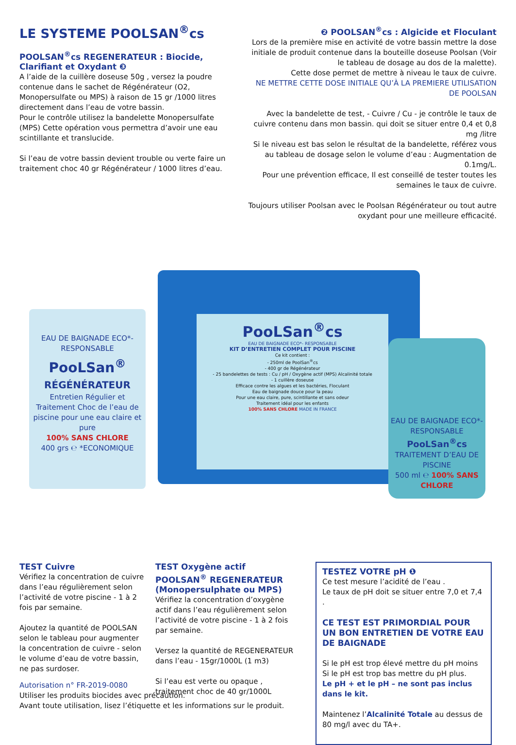LE SYSTEME POOLSAN<sup>®</sup>cs
POOLSAN<sup>®</sup>cs REGENERATEUR : Biocide, Clarifiant et Oxydant ❸
A l’aide de la cuillère doseuse 50g , versez la poudre contenue dans le sachet de Régénérateur (O2, Monopersulfate ou MPS) à raison de 15 gr /1000 litres directement dans l’eau de votre bassin.
Pour le contrôle utilisez la bandelette Monopersulfate (MPS) Cette opération vous permettra d’avoir une eau scintillante et translucide.
Si l’eau de votre bassin devient trouble ou verte faire un traitement choc 40 gr Régénérateur / 1000 litres d’eau.
❷ POOLSAN<sup>®</sup>cs : Algicide et Floculant
Lors de la première mise en activité de votre bassin mettre la dose initiale de produit contenue dans la bouteille doseuse Poolsan (Voir le tableau de dosage au dos de la malette).
Cette dose permet de mettre à niveau le taux de cuivre.
NE METTRE CETTE DOSE INITIALE QU’À LA PREMIERE UTILISATION DE POOLSAN
Avec la bandelette de test, - Cuivre / Cu - je contrôle le taux de cuivre contenu dans mon bassin. qui doit se situer entre 0,4 et 0,8 mg /litre
Si le niveau est bas selon le résultat de la bandelette, référez vous au tableau de dosage selon le volume d’eau : Augmentation de 0.1mg/L.
Pour une prévention efficace, Il est conseillé de tester toutes les semaines le taux de cuivre.
Toujours utiliser Poolsan avec le Poolsan Régénérateur ou tout autre oxydant pour une meilleure efficacité.
PooLSan<sup>®</sup>cs
EAU DE BAIGNADE ECO*- RESPONSABLE
KIT D’ENTRETIEN COMPLET POUR PISCINE
Ce kit contient :
- 250ml de PoolSan<sup>®</sup>cs
- 400 gr de Régénérateur
- 25 bandelettes de tests : Cu / pH / Oxygène actif (MPS) Alcalinité totale
- 1 cuillère doseuse
Efficace contre les algues et les bactéries, Floculant
Eau de baignade douce pour la peau
Pour une eau claire, pure, scintillante et sans odeur
Traitement idéal pour les enfants
100% SANS CHLORE MADE IN FRANCE
EAU DE BAIGNADE ECO*- RESPONSABLE
PooLSan<sup>®</sup>
RÉGÉNÉRATEUR
Entretien Régulier et Traitement Choc de l’eau de piscine pour une eau claire et pure
100% SANS CHLORE
400 grs ℮ *ECONOMIQUE
EAU DE BAIGNADE ECO*- RESPONSABLE
PooLSan<sup>®</sup>cs
TRAITEMENT D’EAU DE PISCINE
500 ml ℮ 100% SANS CHLORE
TEST Cuivre
Vérifiez la concentration de cuivre dans l’eau régulièrement selon l’activité de votre piscine - 1 à 2 fois par semaine.
Ajoutez la quantité de POOLSAN selon le tableau pour augmenter la concentration de cuivre - selon le volume d’eau de votre bassin, ne pas surdoser.
TEST Oxygène actif
POOLSAN<sup>®</sup> REGENERATEUR (Monopersulphate ou MPS)
Vérifiez la concentration d’oxygène actif dans l’eau régulièrement selon l’activité de votre piscine - 1 à 2 fois par semaine.
Versez la quantité de REGENERATEUR dans l’eau - 15gr/1000L (1 m3)
Si l’eau est verte ou opaque , traitement choc de 40 gr/1000L
TESTEZ VOTRE pH ❶
Ce test mesure l’acidité de l’eau .
Le taux de pH doit se situer entre 7,0 et 7,4 .
CE TEST EST PRIMORDIAL POUR UN BON ENTRETIEN DE VOTRE EAU DE BAIGNADE
Si le pH est trop élevé mettre du pH moins
Si le pH est trop bas mettre du pH plus.
Le pH + et le pH – ne sont pas inclus dans le kit.
Maintenez l’Alcalinité Totale au dessus de 80 mg/l avec du TA+.
Autorisation n° FR-2019-0080
Utiliser les produits biocides avec précaution.
Avant toute utilisation, lisez l’étiquette et les informations sur le produit.